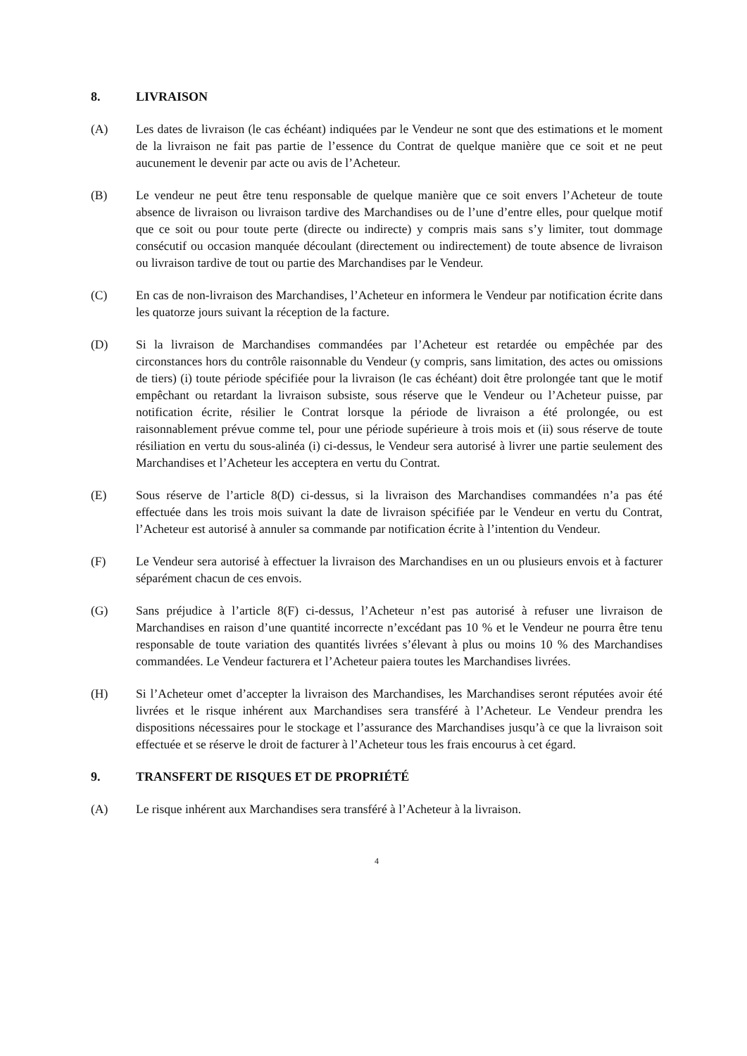8. LIVRAISON
(A) Les dates de livraison (le cas échéant) indiquées par le Vendeur ne sont que des estimations et le moment de la livraison ne fait pas partie de l’essence du Contrat de quelque manière que ce soit et ne peut aucunement le devenir par acte ou avis de l’Acheteur.
(B) Le vendeur ne peut être tenu responsable de quelque manière que ce soit envers l’Acheteur de toute absence de livraison ou livraison tardive des Marchandises ou de l’une d’entre elles, pour quelque motif que ce soit ou pour toute perte (directe ou indirecte) y compris mais sans s’y limiter, tout dommage consécutif ou occasion manquée découlant (directement ou indirectement) de toute absence de livraison ou livraison tardive de tout ou partie des Marchandises par le Vendeur.
(C) En cas de non-livraison des Marchandises, l’Acheteur en informera le Vendeur par notification écrite dans les quatorze jours suivant la réception de la facture.
(D) Si la livraison de Marchandises commandées par l’Acheteur est retardée ou empêchée par des circonstances hors du contrôle raisonnable du Vendeur (y compris, sans limitation, des actes ou omissions de tiers) (i) toute période spécifiée pour la livraison (le cas échéant) doit être prolongée tant que le motif empêchant ou retardant la livraison subsiste, sous réserve que le Vendeur ou l’Acheteur puisse, par notification écrite, résilier le Contrat lorsque la période de livraison a été prolongée, ou est raisonnablement prévue comme tel, pour une période supérieure à trois mois et (ii) sous réserve de toute résiliation en vertu du sous-alinéa (i) ci-dessus, le Vendeur sera autorisé à livrer une partie seulement des Marchandises et l’Acheteur les acceptera en vertu du Contrat.
(E) Sous réserve de l’article 8(D) ci-dessus, si la livraison des Marchandises commandées n’a pas été effectuée dans les trois mois suivant la date de livraison spécifiée par le Vendeur en vertu du Contrat, l’Acheteur est autorisé à annuler sa commande par notification écrite à l’intention du Vendeur.
(F) Le Vendeur sera autorisé à effectuer la livraison des Marchandises en un ou plusieurs envois et à facturer séparément chacun de ces envois.
(G) Sans préjudice à l’article 8(F) ci-dessus, l’Acheteur n’est pas autorisé à refuser une livraison de Marchandises en raison d’une quantité incorrecte n’excédant pas 10 % et le Vendeur ne pourra être tenu responsable de toute variation des quantités livrées s’élevant à plus ou moins 10 % des Marchandises commandées. Le Vendeur facturera et l’Acheteur paiera toutes les Marchandises livrées.
(H) Si l’Acheteur omet d’accepter la livraison des Marchandises, les Marchandises seront réputées avoir été livrées et le risque inhérent aux Marchandises sera transféré à l’Acheteur. Le Vendeur prendra les dispositions nécessaires pour le stockage et l’assurance des Marchandises jusqu’à ce que la livraison soit effectuée et se réserve le droit de facturer à l’Acheteur tous les frais encourus à cet égard.
9. TRANSFERT DE RISQUES ET DE PROPRIÉTÉ
(A) Le risque inhérent aux Marchandises sera transféré à l’Acheteur à la livraison.
4